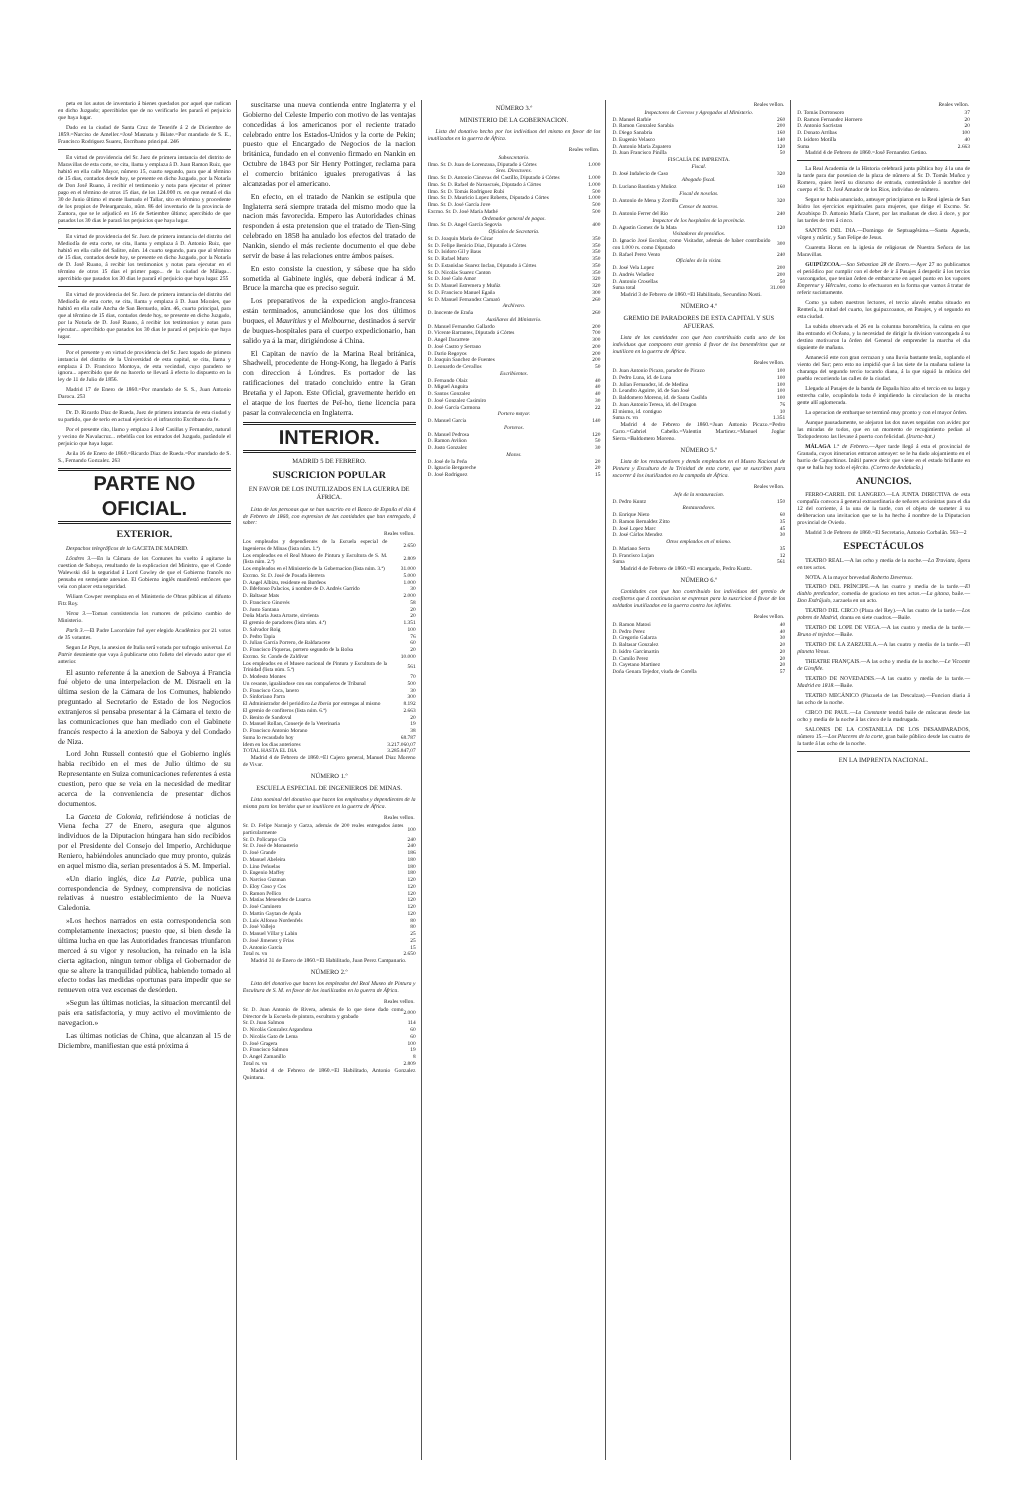peta en los autos de inventario á bienes quedados por aquel que radican en dicho Juzgado; apercibidos que de no verificarlo les parará el perjuicio que haya lugar.
Dado en la ciudad de Santa Cruz de Tenerife á 2 de Diciembre de 1859.=Narciso de Ameller.=José Masnata y Bilate.=Por mandado de S. E., Francisco Rodriguez Suarez, Escribano principal. 246
En virtud de providencia del Sr. Juez de primera instancia del distrito de Maravillas de esta corte, se cita, llama y emplaza á D. Juan Ramon Ruiz, que habitó en ella calle Mayor, número 15, cuarto segundo, para que al término de 15 dias, contados desde hoy, se presente en dicho Juzgado, por la Notaría de Don José Ruano, á recibir el testimonio y nota para ejecutar el primer pago en el término de otros 15 dias, de los 124.000 rs. en que remató el dia 30 de Junio último el monte llamado el Tallar, sito en término y procedente de los propios de Pelearganzalo, núm. 86 del inventario de la provincia de Zamora, que se le adjudicó en 16 de Setiembre último; apercibido de que pasados los 30 dias le parará los perjuicios que haya lugar.
En virtud de providencia del Sr. Juez de primera instancia del distrito del Mediodía de esta corte, se cita, llama y emplaza á D. Antonio Ruiz, que habitó en ella calle del Salitre, núm. 14 cuarto segundo, para que al término de 15 dias, contados desde hoy, se presente en dicho Juzgado, por la Notaría de D. José Ruano, á recibir los testimonios y notas para ejecutar en el término de otros 15 dias el primer pago... de la ciudad de Málaga... apercibido que pasados los 30 dias le parará el perjuicio que haya lugar. 255
En virtud de providencia del Sr. Juez de primera instancia del distrito del Mediodía de esta corte, se cita, llama y emplaza á D. Juan Morales, que habitó en ella calle Ancha de San Bernardo, núm. 46, cuarto principal, para que al término de 15 dias, contados desde hoy, se presente en dicho Juzgado, por la Notaría de D. José Ruano, á recibir los testimonios y notas para ejecutar... apercibido que pasados los 30 dias le parará el perjuicio que haya lugar.
Por el presente y en virtud de providencia del Sr. Juez togado de primera instancia del distrito de la Universidad de esta capital, se cita, llama y emplaza á D. Francisco Montoya, de esta vecindad, cuyo paradero se ignora... apercibido que de no hacerlo se llevará á efecto lo dispuesto en la ley de 11 de Julio de 1856.
Madrid 17 de Enero de 1860.=Por mandado de S. S., Juan Antonio Daroca. 253
Dr. D. Ricardo Diaz de Rueda, Juez de primera instancia de esta ciudad y su partido, que de serlo en actual ejercicio el infrascrito Escribano da fe.
Por el presente cito, llamo y emplazo á José Casillas y Fernandez, natural y vecino de Navalacruz... rebeldía con los estrados del Juzgado, parándole el perjuicio que haya lugar.
Avila 16 de Enero de 1860.=Ricardo Diaz de Rueda.=Por mandado de S. S., Fernando Gonzalez. 263
PARTE NO OFICIAL.
EXTERIOR.
Despachos telegráficos de la GACETA DE MADRID.
Lóndres 3.—En la Cámara de los Comunes ha vuelto á agitarse la cuestion de Saboya, resultando de la explicacion del Ministro, que el Conde Walewski dió la seguridad á Lord Cowley de que el Gobierno francés no pensaba en semejante anexion. El Gobierno inglés manifestó entónces que veia con placer esta seguridad.
Wiliam Cowper reemplaza en el Ministerio de Obras públicas al difunto Fitz Roy.
Viena 3.—Toman consistencia los rumores de próximo cambio de Ministerio.
París 3.—El Padre Lacordaire fué ayer elegido Académico por 21 votos de 35 votantes.
Segun Le Pays, la anexion de Italia será votada por sufragio universal. La Patrie desmiente que vaya á publicarse otro folleto del elevado autor que el anterior.
El asunto referente á la anexion de Saboya á Francia fué objeto de una interpelacion de M. Disraeli en la última sesion de la Cámara de los Comunes, habiendo preguntado al Secretario de Estado de los Negocios extranjeros si pensaba presentar á la Cámara el texto de las comunicaciones que han mediado con el Gabinete francés respecto á la anexion de Saboya y del Condado de Niza.
Lord John Russell contestó que el Gobierno inglés habia recibido en el mes de Julio último de su Representante en Suiza comunicaciones referentes á esta cuestion, pero que se veia en la necesidad de meditar acerca de la conveniencia de presentar dichos documentos.
La Gaceta de Colonia, refiriéndose á noticias de Viena fecha 27 de Enero, asegura que algunos individuos de la Diputacion húngara han sido recibidos por el Presidente del Consejo del Imperio, Archiduque Reniero, habiéndoles anunciado que muy pronto, quizás en aquel mismo dia, serian presentados á S. M. Imperial.
«Un diario inglés, dice La Patrie, publica una correspondencia de Sydney, comprensiva de noticias relativas á nuestro establecimiento de la Nueva Caledonia.
»Los hechos narrados en esta correspondencia son completamente inexactos; puesto que, si bien desde la última lucha en que las Autoridades francesas triunfaron merced á su vigor y resolucion, ha reinado en la isla cierta agitacion, ningun temor obliga el Gobernador de que se altere la tranquilidad pública, habiendo tomado al efecto todas las medidas oportunas para impedir que se renueven otra vez escenas de desórden.
»Segun las últimas noticias, la situacion mercantil del país era satisfactoria, y muy activo el movimiento de navegacion.»
Las últimas noticias de China, que alcanzan al 15 de Diciembre, manifiestan que está próxima á
suscitarse una nueva contienda entre Inglaterra y el Gobierno del Celeste Imperio con motivo de las ventajas concedidas á los americanos por el reciente tratado celebrado entre los Estados-Unidos y la corte de Pekin; puesto que el Encargado de Negocios de la nacion británica, fundado en el convenio firmado en Nankin en Octubre de 1843 por Sir Henry Pottinger, reclama para el comercio británico iguales prerogativas á las alcanzadas por el americano.
En efecto, en el tratado de Nankin se estipula que Inglaterra será siempre tratada del mismo modo que la nacion más favorecida. Empero las Autoridades chinas responden á esta pretension que el tratado de Tien-Sing celebrado en 1858 ha anulado los efectos del tratado de Nankin, siendo el más reciente documento el que debe servir de base á las relaciones entre ámbos países.
En esto consiste la cuestion, y sábese que ha sido sometida al Gabinete inglés, que deberá indicar á M. Bruce la marcha que es preciso seguir.
Los preparativos de la expedicion anglo-francesa están terminados, anunciándose que los dos últimos buques, el Mauritius y el Melbourne, destinados á servir de buques-hospitales para el cuerpo expedicionario, han salido ya á la mar, dirigiéndose á China.
El Capitan de navío de la Marina Real británica, Shadwell, procedente de Hong-Kong, ha llegado á París con direccion á Lóndres. Es portador de las ratificaciones del tratado concluido entre la Gran Bretaña y el Japon. Este Oficial, gravemente herido en el ataque de los fuertes de Peï-ho, tiene licencia para pasar la convalecencia en Inglaterra.
INTERIOR.
MADRID 5 DE FEBRERO.
SUSCRICION POPULAR
EN FAVOR DE LOS INUTILIZADOS EN LA GUERRA DE ÁFRICA.
Lista de las personas que se han suscrito en el Banco de España el dia 4 de Febrero de 1860, con expresion de las cantidades que han entregado, á saber:
| Reales vellon. | |
| --- | --- |
| Los empleados y dependientes de la Escuela especial de Ingenieros de Minas (lista núm. 1.ª) | 2.650 |
| Los empleados en el Real Museo de Pintura y Escultura de S. M. (lista núm. 2.ª) | 2.809 |
| Los empleados en el Ministerio de la Gobernacion (lista núm. 3.ª) | 31.000 |
| Excmo. Sr. D. José de Posada Herrera | 5.000 |
| D. Angel Albizu, residente en Burdeos | 1.000 |
| D. Ildefonso Palacios, á nombre de D. Andrés Garrido | 30 |
| D. Baltasar Mats | 2.000 |
| D. Francisco Ginovés | 58 |
| D. Justo Santana | 20 |
| Doña María Justa Arrarte, sirvienta | 20 |
| El gremio de paradores (lista núm. 4.ª) | 1.351 |
| D. Salvador Roig | 100 |
| D. Pedro Tapia | 76 |
| D. Julian García Porrero, de Baldaracete | 60 |
| D. Francisco Piqueras, portero segundo de la Bolsa | 20 |
| Excmo. Sr. Conde de Zaldivar | 10.000 |
| Los empleados en el Museo nacional de Pintura y Escultura de la Trinidad (lista núm. 5.ª) | 561 |
| D. Modesto Montes | 70 |
| Un cesante, igualándose con sus compañeros de Tribunal | 500 |
| D. Francisco Coca, lanero | 30 |
| D. Sinforiano Parra | 300 |
| El Administrador del periódico La Iberia por entregas al mismo | 8.192 |
| El gremio de confiteros (lista núm. 6.ª) | 2.663 |
| D. Benito de Sandoval | 20 |
| D. Manuel Rollan, Conserje de la Veterinaria | 19 |
| D. Francisco Antonio Morano | 38 |
| Suma lo recaudado hoy | 68.787 |
| Idem en los dias anteriores | 3.217.060,07 |
| TOTAL HASTA EL DIA | 3.285.847,07 |
Madrid 4 de Febrero de 1860.=El Cajero general, Manuel Diaz Moreno de Vivar.
NÚMERO 1.º
ESCUELA ESPECIAL DE INGENIEROS DE MINAS.
Lista nominal del donativo que hacen los empleados y dependientes de la misma para los heridos que se inutilicen en la guerra de África.
| Reales vellon. | |
| --- | --- |
| Sr. D. Felipe Naranjo y Garza, además de 200 reales entregados ántes particularmente | 100 |
| Sr. D. Policarpo Cia | 240 |
| Sr. D. José de Monasterio | 240 |
| D. José Grande | 186 |
| D. Manuel Abeleira | 180 |
| D. Lino Peñuelas | 180 |
| D. Eugenio Maffey | 180 |
| D. Narciso Guzman | 120 |
| D. Eloy Coso y Cos | 120 |
| D. Ramon Pellico | 120 |
| D. Matías Menendez de Luarca | 120 |
| D. José Caminero | 120 |
| D. Martin Gaytan de Ayala | 120 |
| D. Luis Alfonso Nordenfels | 80 |
| D. José Vallejo | 80 |
| D. Manuel Villar y Labin | 25 |
| D. José Jimenez y Frias | 25 |
| D. Antonio García | 15 |
| Total rs. vn | 2.650 |
Madrid 31 de Enero de 1860.=El Habilitado, Juan Perez Campanario.
NÚMERO 2.º
Lista del donativo que hacen los empleados del Real Museo de Pintura y Escultura de S. M. en favor de los inutilizados en la guerra de África.
| Reales vellon. | |
| --- | --- |
| Sr. D. Juan Antonio de Rivera, además de lo que tiene dado como Director de la Escuela de pintura, escultura y grabado | 2.000 |
| Sr. D. Juan Salmon | 114 |
| D. Nicolás Gonzalez Argandona | 60 |
| D. Nicolás Gato de Lema | 60 |
| D. José Gragera | 100 |
| D. Francisco Salmon | 19 |
| D. Angel Zamanillo | 8 |
| Total rs. vn | 2.809 |
Madrid 4 de Febrero de 1860.=El Habilitado, Antonio Gonzalez Quintana.
NÚMERO 3.º
MINISTERIO DE LA GOBERNACION.
Lista del donativo hecho por los individuos del mismo en favor de los inutilizados en la guerra de África.
| Reales vellon. | |
| --- | --- |
| Subsecretario. | |
| Ilmo. Sr. D. Juan de Lorenzana, Diputado á Córtes | 1.000 |
| Sres. Directores. | |
| Ilmo. Sr. D. Antonio Cánovas del Castillo, Diputado á Córtes | 1.000 |
| Ilmo. Sr. D. Rafael de Navascués, Diputado á Córtes | 1.000 |
| Ilmo. Sr. D. Tomás Rodriguez Rubí | 500 |
| Ilmo. Sr. D. Mauricio Lopez Roberts, Diputado á Córtes | 1.000 |
| Ilmo. Sr. D. José García Jove | 500 |
| Excmo. Sr. D. José María Mathé | 500 |
| Ordenador general de pagos. | |
| Ilmo. Sr. D. Angel García Segovia | 400 |
| Oficiales de Secretaría. | |
| Sr. D. Joaquin María de Cózar | 350 |
| Sr. D. Felipe Benicio Diaz, Diputado á Córtes | 350 |
| Sr. D. Isidoro Gil y Baus | 350 |
| Sr. D. Rafael Muro | 350 |
| Sr. D. Estanislao Suarez Inclan, Diputado á Córtes | 350 |
| Sr. D. Nicolás Suarez Canton | 350 |
| Sr. D. José Galo Amor | 320 |
| Sr. D. Manuel Estremera y Muñiz | 320 |
| Sr. D. Francisco Manuel Egaña | 300 |
| Sr. D. Manuel Fernandez Camaró | 260 |
| Archivero. | |
| D. Inocente de Eraña | 260 |
| Auxiliares del Ministerio. | |
| D. Manuel Fernandez Gallardo | 200 |
| D. Vicente Barrantes, Diputado á Córtes | 700 |
| D. Angel Dacarrete | 300 |
| D. José Castro y Serrano | 200 |
| D. Dario Regoyos | 200 |
| D. Joaquin Sanchez de Fuentes | 200 |
| D. Leonardo de Cevallos | 50 |
| Escribientes. | |
| D. Fernando Olaiz | 40 |
| D. Miguel Anguita | 40 |
| D. Santos Gonzalez | 40 |
| D. José Gonzalez Casimiro | 30 |
| D. José García Carmona | 22 |
| Portero mayor. | |
| D. Manuel García | 140 |
| Porteros. | |
| D. Manuel Pedrosa | 120 |
| D. Ramon Aviñon | 50 |
| D. Justo Gonzalez | 30 |
| Mozos. | |
| D. José de la Peña | 20 |
| D. Ignacio Bergareche | 20 |
| D. José Rodriguez | 15 |
| Reales vellon. | |
| --- | --- |
| Inspectores de Correos y Agregados al Ministerio. | |
| D. Manuel Barbie | 260 |
| D. Ramon Gonzalez Sarabia | 200 |
| D. Diego Sanabria | 160 |
| D. Eugenio Velasco | 140 |
| D. Antonio María Zapatero | 120 |
| D. Juan Francisco Pinilla | 50 |
| FISCALÍA DE IMPRENTA. | |
| Fiscal. | |
| D. José Indalecio de Caso | 320 |
| Abogado fiscal. | |
| D. Luciano Bautista y Muñoz | 160 |
| Fiscal de novelas. | |
| D. Antonio de Mena y Zorrilla | 320 |
| Censor de teatros. | |
| D. Antonio Ferrer del Rio | 240 |
| Inspector de los hospitales de la provincia. | |
| D. Agustin Gomez de la Mata | 120 |
| Visitadores de presidios. | |
| D. Ignacio José Escobar, como Visitador, además de haber contribuido con 1.000 rs. como Diputado | 300 |
| D. Rafael Perez Vento | 240 |
| Oficiales de la visita. | |
| D. José Vela Lopez | 200 |
| D. Andrés Veladiez | 200 |
| D. Antonio Crosellas | 50 |
| Suma total | 31.000 |
Madrid 3 de Febrero de 1860.=El Habilitado, Secundino Nosti.
NÚMERO 4.º
GREMIO DE PARADORES DE ESTA CAPITAL Y SUS AFUERAS.
Lista de las cantidades con que han contribuido cada uno de los individuos que componen este gremio á favor de los beneméritos que se inutilicen en la guerra de África.
| Reales vellon. | |
| --- | --- |
| D. Juan Antonio Picazo, parador de Picazo | 100 |
| D. Pedro Luna, id. de Luna | 100 |
| D. Julian Fernandez, id. de Medina | 100 |
| D. Leandro Aguirre, id. de San José | 100 |
| D. Baldomero Moreno, id. de Santa Casilda | 100 |
| D. Juan Antonio Teresa, id. del Dragon | 76 |
| El mismo, id. contiguo | 10 |
| Suma rs. vn | 1.351 |
Madrid 4 de Febrero de 1860.=Juan Antonio Picazo.=Pedro Carro.=Gabriel Cabello.=Valentin Martinez.=Manuel Joglar Sierra.=Baldomero Moreno.
NÚMERO 5.º
Lista de los restauradores y demás empleados en el Museo Nacional de Pintura y Escultura de la Trinidad de esta corte, que se suscriben para socorrer á los inutilizados en la campaña de África.
| Reales vellon. | |
| --- | --- |
| Jefe de la restauracion. | |
| D. Pedro Kuntz | 150 |
| Restauradores. | |
| D. Enrique Nieto | 60 |
| D. Ramon Bernaldez Zitto | 35 |
| D. José Lopez Marc | 45 |
| D. José Cárlos Mendez | 30 |
| Otros empleados en el mismo. | |
| D. Mariano Serra | 35 |
| D. Francisco Lujan | 12 |
| Suma | 561 |
Madrid 4 de Febrero de 1860.=El encargado, Pedro Kuntz.
NÚMERO 6.º
Cantidades con que han contribuido los individuos del gremio de confiteros que á continuacion se expresan para la suscricion á favor de los soldados inutilizados en la guerra contra los infieles.
| Reales vellon. | |
| --- | --- |
| D. Ramon Matosi | 40 |
| D. Pedro Perez | 40 |
| D. Gregorio Galarza | 30 |
| D. Baltasar Gonzalez | 20 |
| D. Isidro Garcimartin | 20 |
| D. Camilo Perez | 20 |
| D. Cayetano Martinez | 20 |
| Doña Genara Tejedor, viuda de Corella | 57 |
| Reales vellon. | |
| --- | --- |
| D. Tomás Dorronsoro | 37 |
| D. Ramon Fernandez Hornero | 20 |
| D. Antonio Sacristan | 20 |
| D. Donato Arribas | 100 |
| D. Isidoro Motilla | 40 |
| Suma | 2.663 |
Madrid 4 de Febrero de 1860.=José Fernandez Getino.
La Real Academia de la Historia celebrará junta pública hoy á la una de la tarde para dar posesion de la plaza de número al Sr. D. Tomás Muñoz y Romero, quien leerá su discurso de entrada, contestándole á nombre del cuerpo el Sr. D. José Amador de los Rios, individuo de número.
Segun se habia anunciado, anteayer principiaron en la Real iglesia de San Isidro los ejercicios espirituales para mujeres, que dirige el Excmo. Sr. Arzobispo D. Antonio María Claret, por las mañanas de diez á doce, y por las tardes de tres á cinco.
SANTOS DEL DIA.—Domingo de Septuagésima.—Santa Agueda, vírgen y mártir, y San Felipe de Jesus.
Cuarenta Horas en la iglesia de religiosas de Nuestra Señora de las Maravillas.
GUIPÚZCOA.—San Sebastian 28 de Enero.—Ayer 27 no publicamos el periódico por cumplir con el deber de ir á Pasajes á despedir á los tercios vascongados, que tenian órden de embarcarse en aquel punto en los vapores Empereur y Hércules, como lo efectuaron en la forma que vamos á tratar de referir sucintamente.
Como ya saben nuestros lectores, el tercio alavés estaba situado en Rentería, la mitad del cuarto, los guipuzcoanos, en Pasajes, y el segundo en esta ciudad.
La subida observada el 26 en la columna borométrica, la calma en que iba entrando el Océano, y la necesidad de dirigir la division vascongada á su destino motivaron la órden del General de emprender la marcha el dia siguiente de mañana.
Amaneció este con gran cerrazon y una lluvia bastante tenáz, soplando el viento del Sur; pero esto no impidió que á las siete de la mañana saliese la charanga del segundo tercio tocando diana, á la que siguió la música del pueblo recorriendo las calles de la ciudad.
Llegado al Pasajes de la banda de España hizo alto el tercio en su larga y estrecha calle, ocupándola toda é impidiendo la circulacion de la mucha gente allí aglomerada.
La operacion de embarque se terminó muy pronto y con el mayor órden.
Aunque pausadamente, se alejaron las dos naves seguidas con avidez por las miradas de todos, que en un momento de recogimiento pedian al Todopoderoso las llevase á puerto con felicidad. (Irurac-bat.)
MÁLAGA 1.º de Febrero.—Ayer tarde llegó á esta el provincial de Granada, cuyos itinerarios entraron anteayer: se le ha dado alojamiento en el barrio de Capuchinos. Inútil parece decir que viene en el estado brillante en que se halla hoy todo el ejército. (Correo de Andalucía.)
ANUNCIOS.
FERRO-CARRIL DE LANGREO.—LA JUNTA DIRECTIVA de esta compañía convoca á general extraordinaria de señores accionistas para el dia 12 del corriente, á la una de la tarde, con el objeto de someter á su deliberacion una invitacion que se la ha hecho á nombre de la Diputacion provincial de Oviedo.
Madrid 3 de Febrero de 1860.=El Secretario, Antonio Corbalán. 563—2
ESPECTÁCULOS
TEATRO REAL.—A las ocho y media de la noche.—La Traviata, ópera en tres actos.
NOTA. A la mayor brevedad Roberto Devereux.
TEATRO DEL PRÍNCIPE.—A las cuatro y media de la tarde.—El diablo predicador, comedia de gracioso en tres actos.—La gitana, baile.—Don Esdrújulo, zarzuela en un acto.
TEATRO DEL CIRCO (Plaza del Rey).—A las cuatro de la tarde.—Los pobres de Madrid, drama en siete cuadros.—Baile.
TEATRO DE LOPE DE VEGA.—A las cuatro y media de la tarde.—Bruno el tejedor.—Baile.
TEATRO DE LA ZARZUELA.—A las cuatro y media de la tarde.—El planeta Venus.
THEATRE FRANÇAIS.—A las ocho y media de la noche.—Le Vicomte de Giroflée.
TEATRO DE NOVEDADES.—A las cuatro y media de la tarde.—Madrid en 1818.—Baile.
TEATRO MECÁNICO (Plazuela de las Descalzas).—Funcion diaria á las ocho de la noche.
CIRCO DE PAUL.—La Constante tendrá baile de máscaras desde las ocho y media de la noche á las cinco de la madrugada.
SALONES DE LA COSTANILLA DE LOS DESAMPARADOS, número 15.—Los Placeres de la corte, gran baile público desde las cuatro de la tarde á las ocho de la noche.
EN LA IMPRENTA NACIONAL.